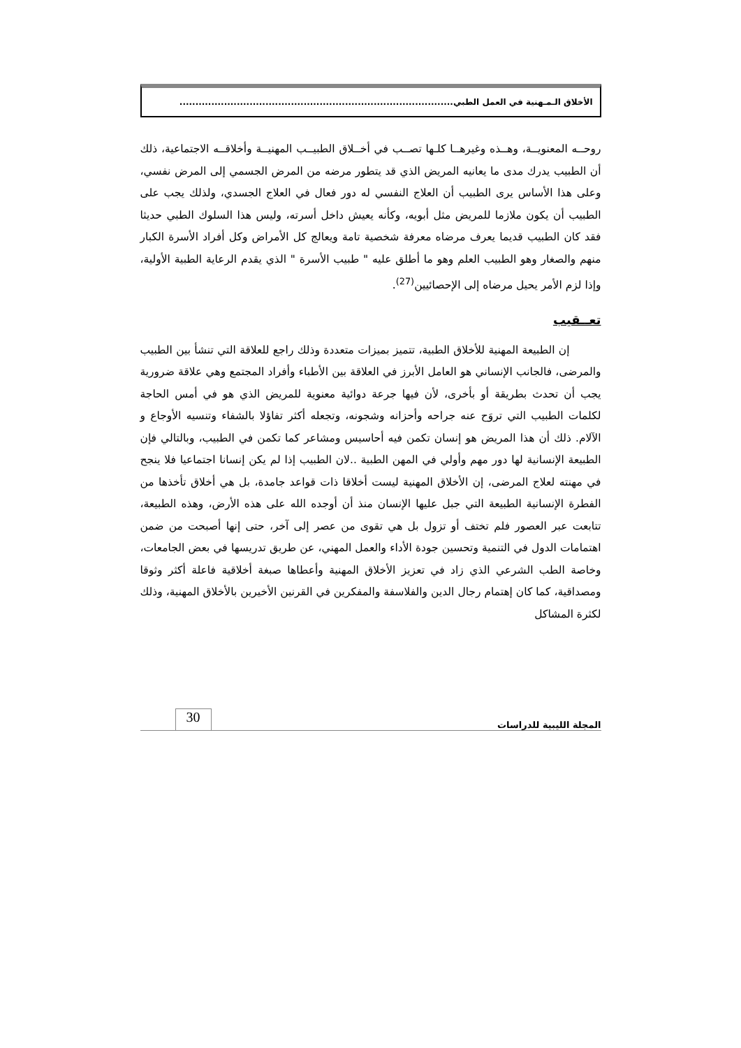الأخلاق الـمـهنية في العمل الطبي......................................................................................
روحــه المعنويــة، وهــذه وغيرهــا كلـها تصــب في أخــلاق الطبيــب المهنيــة وأخلاقــه الاجتماعية، ذلك أن الطبيب يدرك مدى ما يعانيه المريض الذي قد يتطور مرضه من المرض الجسمي إلى المرض نفسي، وعلى هذا الأساس يرى الطبيب أن العلاج النفسي له دور فعال في العلاج الجسدي، ولذلك يجب على الطبيب أن يكون ملازما للمريض مثل أبويه، وكأنه يعيش داخل أسرته، وليس هذا السلوك الطبي حديثا فقد كان الطبيب قديما يعرف مرضاه معرفة شخصية تامة ويعالج كل الأمراض وكل أفراد الأسرة الكبار منهم والصغار وهو الطبيب العلم وهو ما أطلق عليه " طبيب الأسرة " الذي يقدم الرعاية الطبية الأولية، وإذا لزم الأمر يحيل مرضاه إلى الإحصائيين<sup>(27)</sup>.
تعــقيب
إن الطبيعة المهنية للأخلاق الطبية، تتميز بميزات متعددة وذلك راجع للعلاقة التي تنشأ بين الطبيب والمرضى، فالجانب الإنساني هو العامل الأبرز في العلاقة بين الأطباء وأفراد المجتمع وهي علاقة ضرورية يجب أن تحدث بطريقة أو بأخرى، لأن فيها جرعة دوائية معنوية للمريض الذي هو في أمس الحاجة لكلمات الطبيب التي تروَح عنه جراحه وأحزانه وشجونه، وتجعله أكثر تفاؤلا بالشفاء وتنسيه الأوجاع و الآلام. ذلك أن هذا المريض هو إنسان تكمن فيه أحاسيس ومشاعر كما تكمن في الطبيب، وبالتالي فإن الطبيعة الإنسانية لها دور مهم وأولي في المهن الطبية ..لان الطبيب إذا لم يكن إنسانا اجتماعيا فلا ينجح في مهنته لعلاج المرضى، إن الأخلاق المهنية ليست أخلاقا ذات قواعد جامدة، بل هي أخلاق تأخذها من الفطرة الإنسانية الطبيعة التي جبل عليها الإنسان منذ أن أوجده الله على هذه الأرض، وهذه الطبيعة، تتابعت عبر العصور فلم تختف أو تزول بل هي تقوى من عصر إلى آخر، حتى إنها أصبحت من ضمن اهتمامات الدول في التنمية وتحسين جودة الأداء والعمل المهني، عن طريق تدريسها في بعض الجامعات، وخاصة الطب الشرعي الذي زاد في تعزيز الأخلاق المهنية وأعطاها صبغة أخلاقية فاعلة أكثر وثوقا ومصداقية، كما كان إهتمام رجال الدين والفلاسفة والمفكرين في القرنين الأخيرين بالأخلاق المهنية، وذلك لكثرة المشاكل
المجلة الليبية للدراسات 30